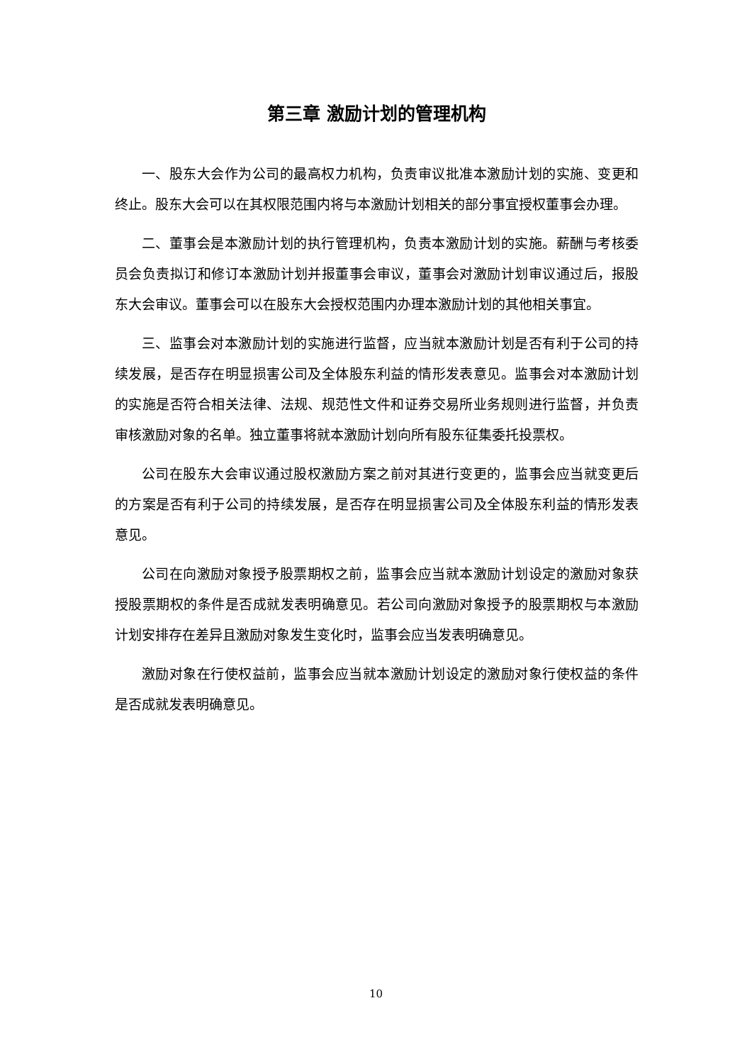第三章 激励计划的管理机构
一、股东大会作为公司的最高权力机构，负责审议批准本激励计划的实施、变更和终止。股东大会可以在其权限范围内将与本激励计划相关的部分事宜授权董事会办理。
二、董事会是本激励计划的执行管理机构，负责本激励计划的实施。薪酬与考核委员会负责拟订和修订本激励计划并报董事会审议，董事会对激励计划审议通过后，报股东大会审议。董事会可以在股东大会授权范围内办理本激励计划的其他相关事宜。
三、监事会对本激励计划的实施进行监督，应当就本激励计划是否有利于公司的持续发展，是否存在明显损害公司及全体股东利益的情形发表意见。监事会对本激励计划的实施是否符合相关法律、法规、规范性文件和证券交易所业务规则进行监督，并负责审核激励对象的名单。独立董事将就本激励计划向所有股东征集委托投票权。
公司在股东大会审议通过股权激励方案之前对其进行变更的，监事会应当就变更后的方案是否有利于公司的持续发展，是否存在明显损害公司及全体股东利益的情形发表意见。
公司在向激励对象授予股票期权之前，监事会应当就本激励计划设定的激励对象获授股票期权的条件是否成就发表明确意见。若公司向激励对象授予的股票期权与本激励计划安排存在差异且激励对象发生变化时，监事会应当发表明确意见。
激励对象在行使权益前，监事会应当就本激励计划设定的激励对象行使权益的条件是否成就发表明确意见。
10